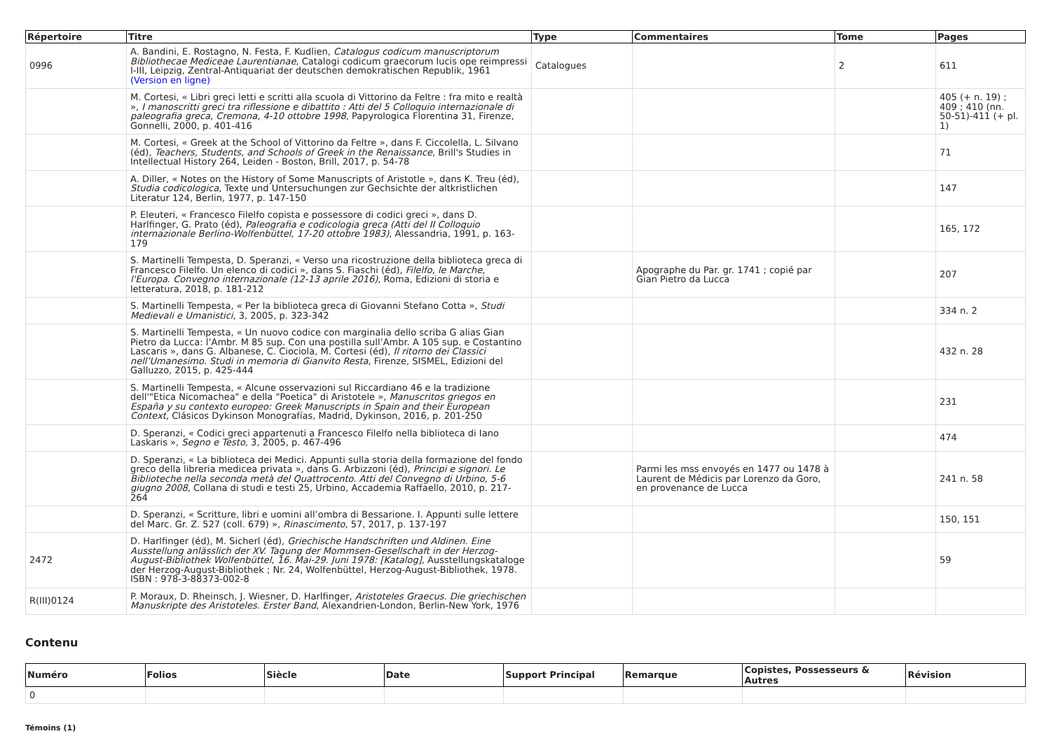| Répertoire | Titre | Type | Commentaires | Tome | Pages |
| --- | --- | --- | --- | --- | --- |
| 0996 | A. Bandini, E. Rostagno, N. Festa, F. Kudlien, Catalogus codicum manuscriptorum Bibliothecae Mediceae Laurentianae , Catalogi codicum graecorum lucis ope reimpressi I-III, Leipzig, Zentral-Antiquariat der deutschen demokratischen Republik, 1961 (Version en ligne) | Catalogues | | 2 | 611 |
| | M. Cortesi, « Libri greci letti e scritti alla scuola di Vittorino da Feltre : fra mito e realtà », I manoscritti greci tra riflessione e dibattito : Atti del 5 Colloquio internazionale di paleografia greca, Cremona, 4-10 ottobre 1998 , Papyrologica Florentina 31, Firenze, Gonnelli, 2000, p. 401-416 | | | | 405 (+ n. 19) ; 409 ; 410 (nn. 50-51)-411 (+ pl. 1) |
| | M. Cortesi, « Greek at the School of Vittorino da Feltre », dans F. Ciccolella, L. Silvano (éd), Teachers, Students, and Schools of Greek in the Renaissance , Brill's Studies in Intellectual History 264, Leiden - Boston, Brill, 2017, p. 54-78 | | | | 71 |
| | A. Diller, « Notes on the History of Some Manuscripts of Aristotle », dans K. Treu (éd), Studia codicologica , Texte und Untersuchungen zur Gechsichte der altkristlichen Literatur 124, Berlin, 1977, p. 147-150 | | | | 147 |
| | P. Eleuteri, « Francesco Filelfo copista e possessore di codici greci », dans D. Harlfinger, G. Prato (éd), Paleografia e codicologia greca (Atti del II Colloquio internazionale Berlino-Wolfenbüttel, 17-20 ottobre 1983) , Alessandria, 1991, p. 163-179 | | | | 165, 172 |
| | S. Martinelli Tempesta, D. Speranzi, « Verso una ricostruzione della biblioteca greca di Francesco Filelfo. Un elenco di codici », dans S. Fiaschi (éd), Filelfo, le Marche, l'Europa. Convegno internazionale (12-13 aprile 2016) , Roma, Edizioni di storia e letteratura, 2018, p. 181-212 | | Apographe du Par. gr. 1741 ; copié par Gian Pietro da Lucca | | 207 |
| | S. Martinelli Tempesta, « Per la biblioteca greca di Giovanni Stefano Cotta », Studi Medievali e Umanistici , 3, 2005, p. 323-342 | | | | 334 n. 2 |
| | S. Martinelli Tempesta, « Un nuovo codice con marginalia dello scriba G alias Gian Pietro da Lucca: l’Ambr. M 85 sup. Con una postilla sull’Ambr. A 105 sup. e Costantino Lascaris », dans G. Albanese, C. Ciociola, M. Cortesi (éd), Il ritorno dei Classici nell’Umanesimo. Studi in memoria di Gianvito Resta , Firenze, SISMEL, Edizioni del Galluzzo, 2015, p. 425-444 | | | | 432 n. 28 |
| | S. Martinelli Tempesta, « Alcune osservazioni sul Riccardiano 46 e la tradizione dell'"Etica Nicomachea" e della "Poetica" di Aristotele », Manuscritos griegos en España y su contexto europeo: Greek Manuscripts in Spain and their European Context , Clásicos Dykinson Monografías, Madrid, Dykinson, 2016, p. 201-250 | | | | 231 |
| | D. Speranzi, « Codici greci appartenuti a Francesco Filelfo nella biblioteca di Iano Laskaris », Segno e Testo , 3, 2005, p. 467-496 | | | | 474 |
| | D. Speranzi, « La biblioteca dei Medici. Appunti sulla storia della formazione del fondo greco della libreria medicea privata », dans G. Arbizzoni (éd), Principi e signori. Le Biblioteche nella seconda metà del Quattrocento. Atti del Convegno di Urbino, 5-6 giugno 2008 , Collana di studi e testi 25, Urbino, Accademia Raffaello, 2010, p. 217-264 | | Parmi les mss envoyés en 1477 ou 1478 à Laurent de Médicis par Lorenzo da Goro, en provenance de Lucca | | 241 n. 58 |
| | D. Speranzi, « Scritture, libri e uomini all’ombra di Bessarione. I. Appunti sulle lettere del Marc. Gr. Z. 527 (coll. 679) », Rinascimento , 57, 2017, p. 137-197 | | | | 150, 151 |
| 2472 | D. Harlfinger (éd), M. Sicherl (éd), Griechische Handschriften und Aldinen. Eine Ausstellung anlässlich der XV. Tagung der Mommsen-Gesellschaft in der Herzog-August-Bibliothek Wolfenbüttel, 16. Mai-29. Juni 1978: [Katalog] , Ausstellungskataloge der Herzog-August-Bibliothek ; Nr. 24, Wolfenbüttel, Herzog-August-Bibliothek, 1978. ISBN : 978-3-88373-002-8 | | | | 59 |
| R(III)0124 | P. Moraux, D. Rheinsch, J. Wiesner, D. Harlfinger, Aristoteles Graecus. Die griechischen Manuskripte des Aristoteles. Erster Band , Alexandrien-London, Berlin-New York, 1976 | | | | |
Contenu
| Numéro | Folios | Siècle | Date | Support Principal | Remarque | Copistes, Possesseurs & Autres | Révision |
| --- | --- | --- | --- | --- | --- | --- | --- |
| 0 | | | | | | | |
Témoins (1)